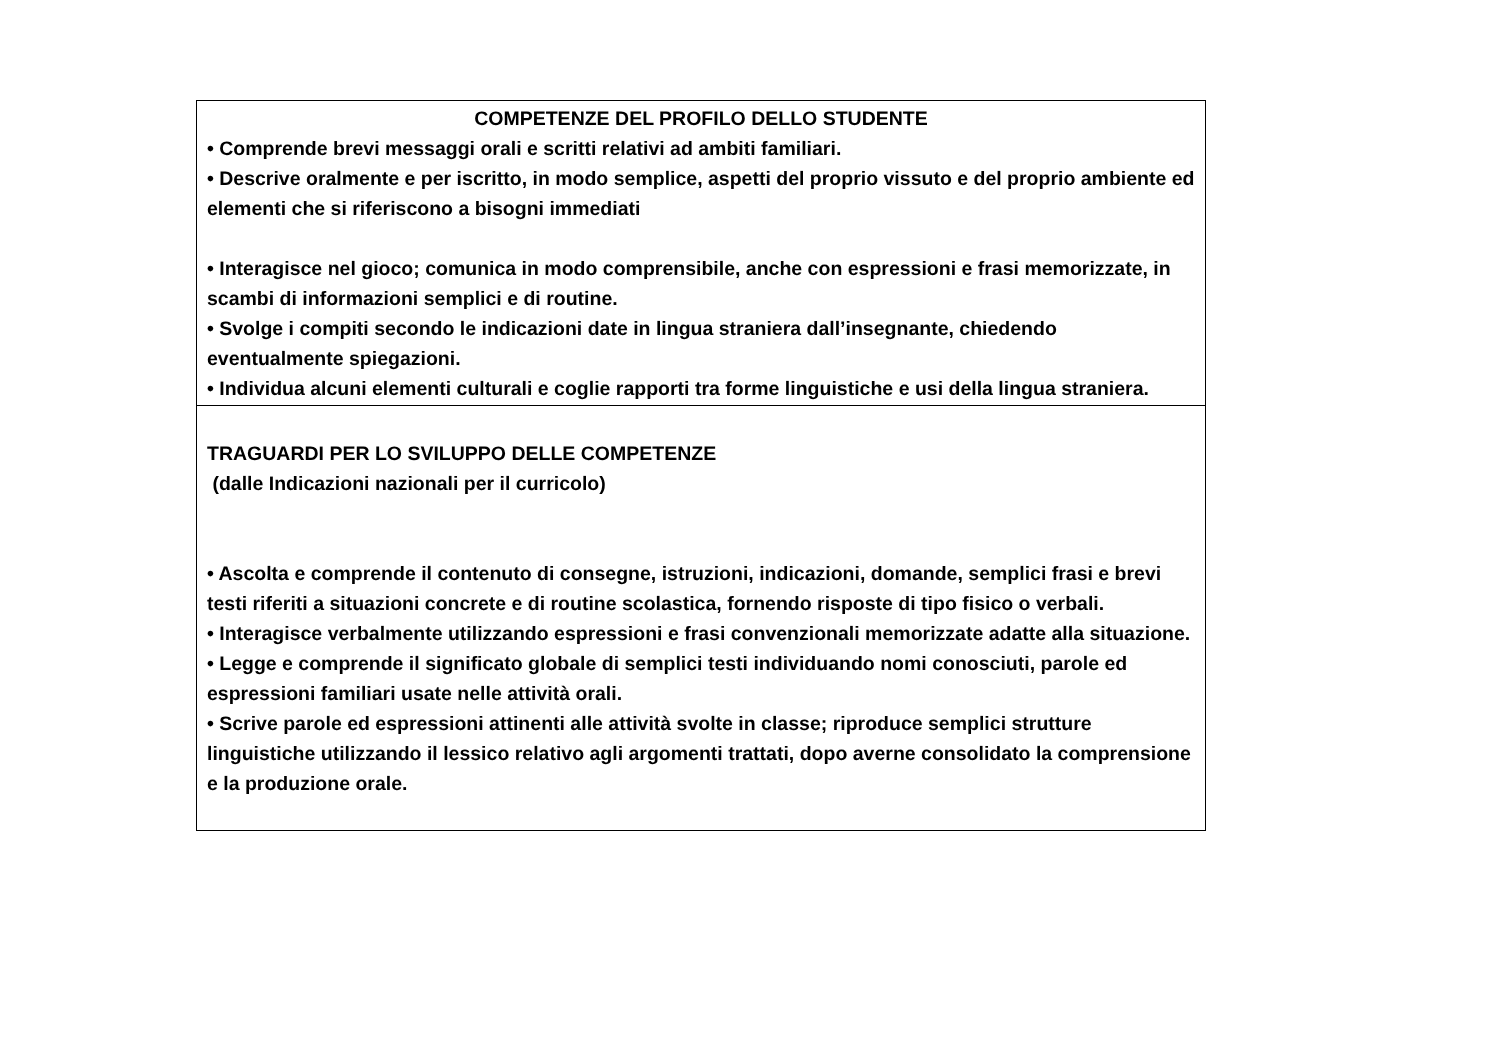| COMPETENZE DEL PROFILO DELLO STUDENTE • Comprende brevi messaggi orali e scritti relativi ad ambiti familiari. • Descrive oralmente e per iscritto, in modo semplice, aspetti del proprio vissuto e del proprio ambiente ed elementi che si riferiscono a bisogni immediati • Interagisce nel gioco; comunica in modo comprensibile, anche con espressioni e frasi memorizzate, in scambi di informazioni semplici e di routine. • Svolge i compiti secondo le indicazioni date in lingua straniera dall’insegnante, chiedendo eventualmente spiegazioni. • Individua alcuni elementi culturali e coglie rapporti tra forme linguistiche e usi della lingua straniera. |
| TRAGUARDI PER LO SVILUPPO DELLE COMPETENZE (dalle Indicazioni nazionali per il curricolo) • Ascolta e comprende il contenuto di consegne, istruzioni, indicazioni, domande, semplici frasi e brevi testi riferiti a situazioni concrete e di routine scolastica, fornendo risposte di tipo fisico o verbali. • Interagisce verbalmente utilizzando espressioni e frasi convenzionali memorizzate adatte alla situazione. • Legge e comprende il significato globale di semplici testi individuando nomi conosciuti, parole ed espressioni familiari usate nelle attività orali. • Scrive parole ed espressioni attinenti alle attività svolte in classe; riproduce semplici strutture linguistiche utilizzando il lessico relativo agli argomenti trattati, dopo averne consolidato la comprensione e la produzione orale. |